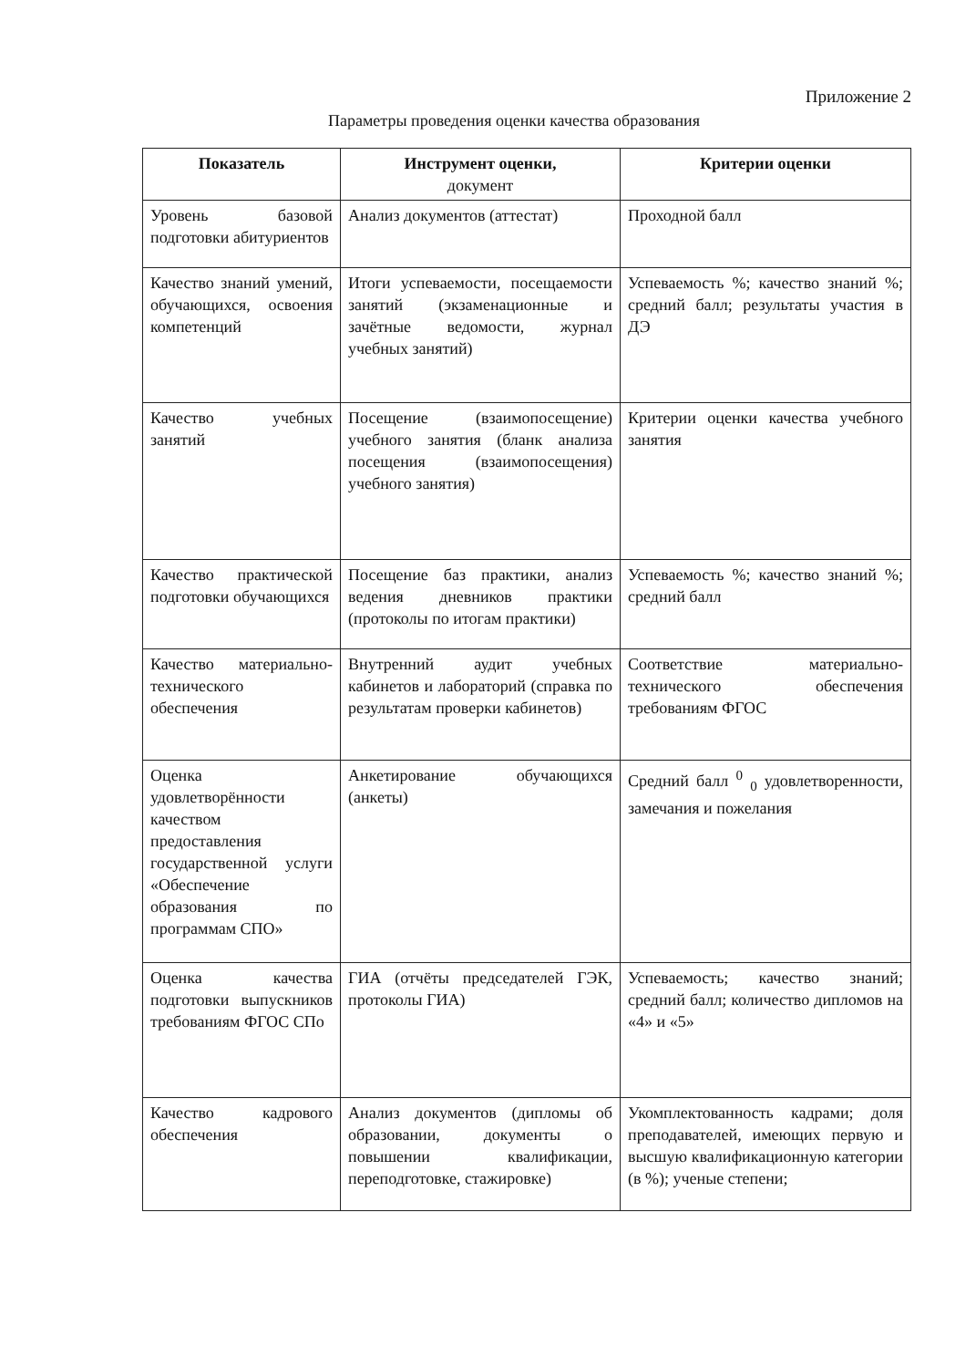Приложение 2
Параметры проведения оценки качества образования
| Показатель | Инструмент оценки, документ | Критерии оценки |
| --- | --- | --- |
| Уровень базовой подготовки абитуриентов | Анализ документов (аттестат) | Проходной балл |
| Качество знаний умений, обучающихся, освоения компетенций | Итоги успеваемости, посещаемости занятий (экзаменационные и зачётные ведомости, журнал учебных занятий) | Успеваемость %; качество знаний %; средний балл; результаты участия в ДЭ |
| Качество учебных занятий | Посещение (взаимопосещение) учебного занятия (бланк анализа посещения (взаимопосещения) учебного занятия) | Критерии оценки качества учебного занятия |
| Качество практической подготовки обучающихся | Посещение баз практики, анализ ведения дневников практики (протоколы по итогам практики) | Успеваемость %; качество знаний %; средний балл |
| Качество материально-технического обеспечения | Внутренний аудит учебных кабинетов и лабораторий (справка по результатам проверки кабинетов) | Соответствие материально-технического обеспечения требованиям ФГОС |
| Оценка удовлетворённости качеством предоставления государственной услуги «Обеспечение образования по программам СПО» | Анкетирование обучающихся (анкеты) | Средний балл <sup>0</sup> <sub>0</sub> удовлетворенности, замечания и пожелания |
| Оценка качества подготовки выпускников требованиям ФГОС СПо | ГИА (отчёты председателей ГЭК, протоколы ГИА) | Успеваемость; качество знаний; средний балл; количество дипломов на «4» и «5» |
| Качество кадрового обеспечения | Анализ документов (дипломы об образовании, документы о повышении квалификации, переподготовке, стажировке) | Укомплектованность кадрами; доля преподавателей, имеющих первую и высшую квалификационную категории (в %); ученые степени; |